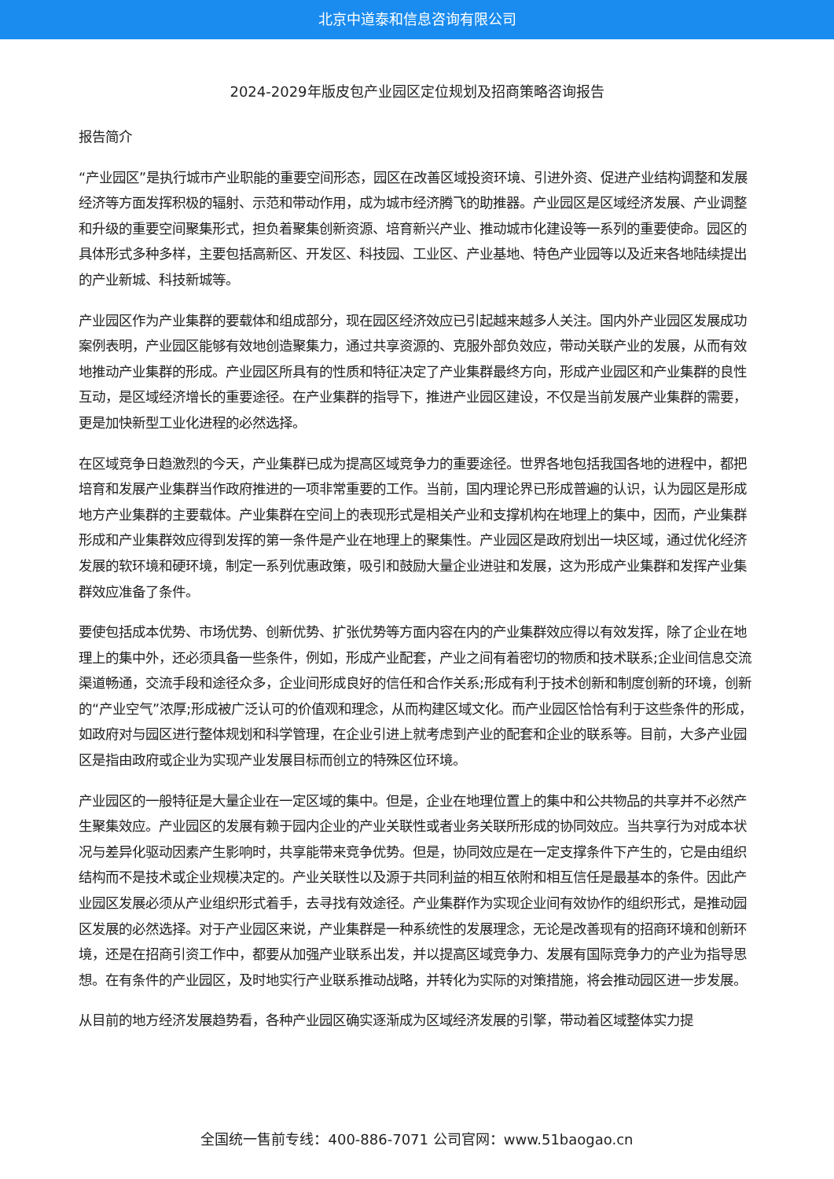北京中道泰和信息咨询有限公司
2024-2029年版皮包产业园区定位规划及招商策略咨询报告
报告简介
“产业园区”是执行城市产业职能的重要空间形态，园区在改善区域投资环境、引进外资、促进产业结构调整和发展经济等方面发挥积极的辐射、示范和带动作用，成为城市经济腾飞的助推器。产业园区是区域经济发展、产业调整和升级的重要空间聚集形式，担负着聚集创新资源、培育新兴产业、推动城市化建设等一系列的重要使命。园区的具体形式多种多样，主要包括高新区、开发区、科技园、工业区、产业基地、特色产业园等以及近来各地陆续提出的产业新城、科技新城等。
产业园区作为产业集群的要载体和组成部分，现在园区经济效应已引起越来越多人关注。国内外产业园区发展成功案例表明，产业园区能够有效地创造聚集力，通过共享资源的、克服外部负效应，带动关联产业的发展，从而有效地推动产业集群的形成。产业园区所具有的性质和特征决定了产业集群最终方向，形成产业园区和产业集群的良性互动，是区域经济增长的重要途径。在产业集群的指导下，推进产业园区建设，不仅是当前发展产业集群的需要，更是加快新型工业化进程的必然选择。
在区域竞争日趋激烈的今天，产业集群已成为提高区域竞争力的重要途径。世界各地包括我国各地的进程中，都把培育和发展产业集群当作政府推进的一项非常重要的工作。当前，国内理论界已形成普遍的认识，认为园区是形成地方产业集群的主要载体。产业集群在空间上的表现形式是相关产业和支撑机构在地理上的集中，因而，产业集群形成和产业集群效应得到发挥的第一条件是产业在地理上的聚集性。产业园区是政府划出一块区域，通过优化经济发展的软环境和硬环境，制定一系列优惠政策，吸引和鼓励大量企业进驻和发展，这为形成产业集群和发挥产业集群效应准备了条件。
要使包括成本优势、市场优势、创新优势、扩张优势等方面内容在内的产业集群效应得以有效发挥，除了企业在地理上的集中外，还必须具备一些条件，例如，形成产业配套，产业之间有着密切的物质和技术联系;企业间信息交流渠道畅通，交流手段和途径众多，企业间形成良好的信任和合作关系;形成有利于技术创新和制度创新的环境，创新的“产业空气”浓厚;形成被广泛认可的价值观和理念，从而构建区域文化。而产业园区恰恰有利于这些条件的形成，如政府对与园区进行整体规划和科学管理，在企业引进上就考虑到产业的配套和企业的联系等。目前，大多产业园区是指由政府或企业为实现产业发展目标而创立的特殊区位环境。
产业园区的一般特征是大量企业在一定区域的集中。但是，企业在地理位置上的集中和公共物品的共享并不必然产生聚集效应。产业园区的发展有赖于园内企业的产业关联性或者业务关联所形成的协同效应。当共享行为对成本状况与差异化驱动因素产生影响时，共享能带来竞争优势。但是，协同效应是在一定支撑条件下产生的，它是由组织结构而不是技术或企业规模决定的。产业关联性以及源于共同利益的相互依附和相互信任是最基本的条件。因此产业园区发展必须从产业组织形式着手，去寻找有效途径。产业集群作为实现企业间有效协作的组织形式，是推动园区发展的必然选择。对于产业园区来说，产业集群是一种系统性的发展理念，无论是改善现有的招商环境和创新环境，还是在招商引资工作中，都要从加强产业联系出发，并以提高区域竞争力、发展有国际竞争力的产业为指导思想。在有条件的产业园区，及时地实行产业联系推动战略，并转化为实际的对策措施，将会推动园区进一步发展。
从目前的地方经济发展趋势看，各种产业园区确实逐渐成为区域经济发展的引擎，带动着区域整体实力提
全国统一售前专线：400-886-7071 公司官网：www.51baogao.cn